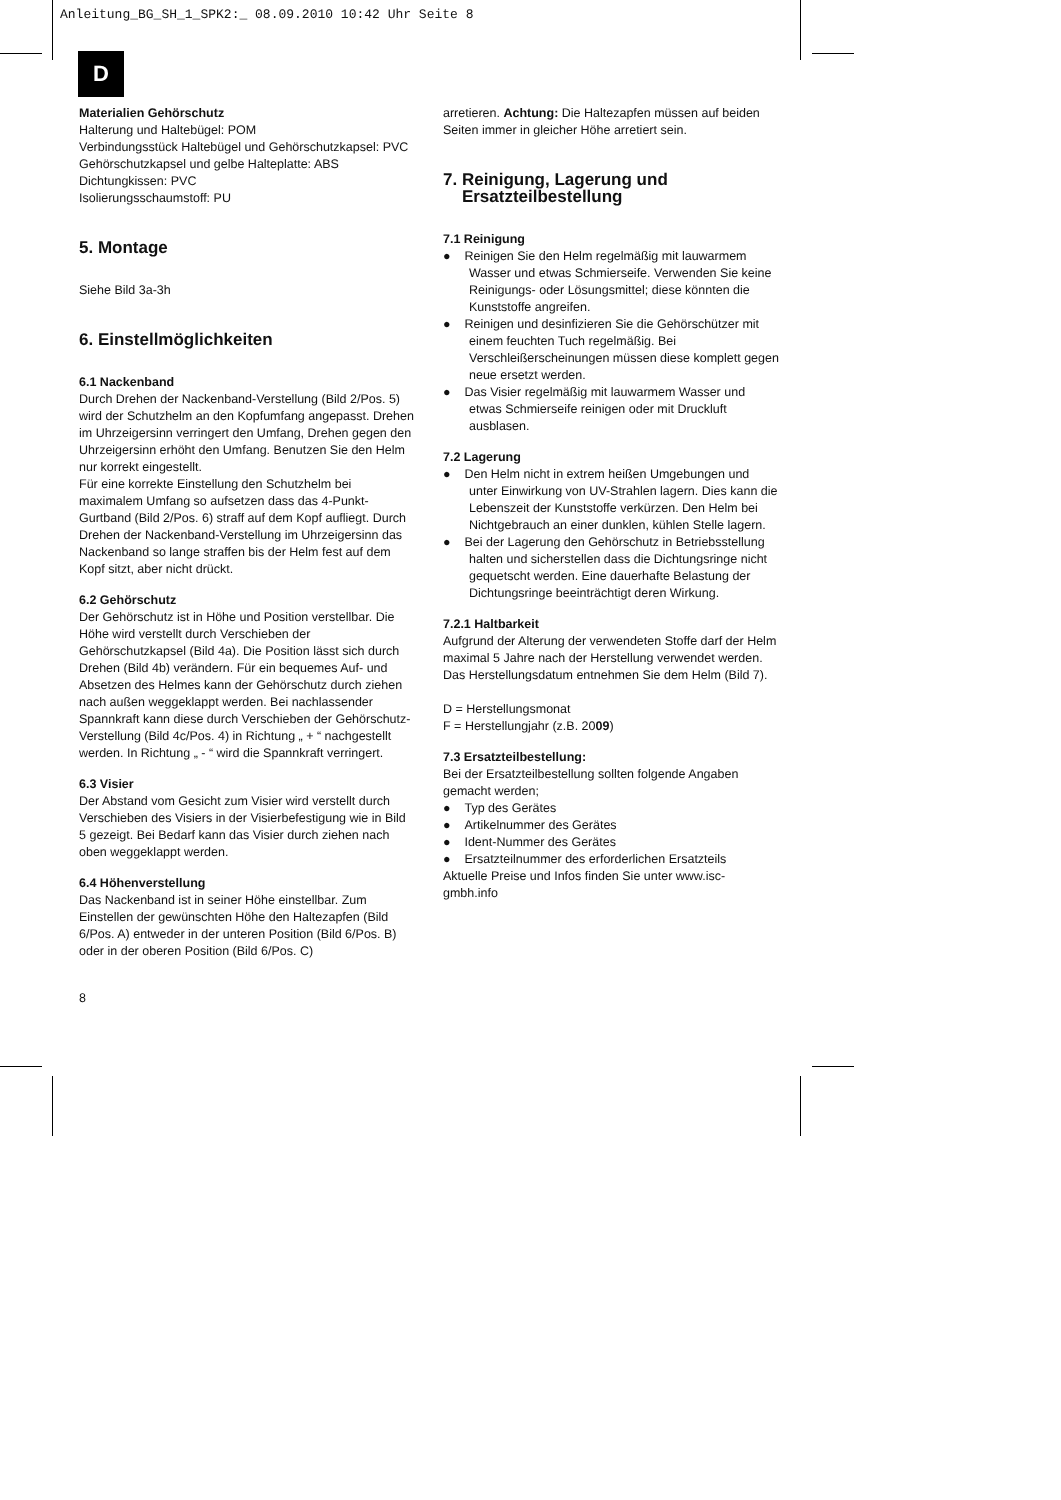Anleitung_BG_SH_1_SPK2:_ 08.09.2010 10:42 Uhr Seite 8
D
Materialien Gehörschutz
Halterung und Haltebügel: POM
Verbindungsstück Haltebügel und Gehörschutzkapsel: PVC
Gehörschutzkapsel und gelbe Halteplatte: ABS
Dichtungkissen: PVC
Isolierungsschaumstoff: PU
5. Montage
Siehe Bild 3a-3h
6. Einstellmöglichkeiten
6.1 Nackenband
Durch Drehen der Nackenband-Verstellung (Bild 2/Pos. 5) wird der Schutzhelm an den Kopfumfang angepasst. Drehen im Uhrzeigersinn verringert den Umfang, Drehen gegen den Uhrzeigersinn erhöht den Umfang. Benutzen Sie den Helm nur korrekt eingestellt.
Für eine korrekte Einstellung den Schutzhelm bei maximalem Umfang so aufsetzen dass das 4-Punkt-Gurtband (Bild 2/Pos. 6) straff auf dem Kopf aufliegt. Durch Drehen der Nackenband-Verstellung im Uhrzeigersinn das Nackenband so lange straffen bis der Helm fest auf dem Kopf sitzt, aber nicht drückt.
6.2 Gehörschutz
Der Gehörschutz ist in Höhe und Position verstellbar. Die Höhe wird verstellt durch Verschieben der Gehörschutzkapsel (Bild 4a). Die Position lässt sich durch Drehen (Bild 4b) verändern. Für ein bequemes Auf- und Absetzen des Helmes kann der Gehörschutz durch ziehen nach außen weggeklappt werden. Bei nachlassender Spannkraft kann diese durch Verschieben der Gehörschutz-Verstellung (Bild 4c/Pos. 4) in Richtung „ + “ nachgestellt werden. In Richtung „ - “ wird die Spannkraft verringert.
6.3 Visier
Der Abstand vom Gesicht zum Visier wird verstellt durch Verschieben des Visiers in der Visierbefestigung wie in Bild 5 gezeigt. Bei Bedarf kann das Visier durch ziehen nach oben weggeklappt werden.
6.4 Höhenverstellung
Das Nackenband ist in seiner Höhe einstellbar. Zum Einstellen der gewünschten Höhe den Haltezapfen (Bild 6/Pos. A) entweder in der unteren Position (Bild 6/Pos. B) oder in der oberen Position (Bild 6/Pos. C)
arretieren. Achtung: Die Haltezapfen müssen auf beiden Seiten immer in gleicher Höhe arretiert sein.
7. Reinigung, Lagerung und
Ersatzteilbestellung
7.1 Reinigung
● Reinigen Sie den Helm regelmäßig mit lauwarmem Wasser und etwas Schmierseife. Verwenden Sie keine Reinigungs- oder Lösungsmittel; diese könnten die Kunststoffe angreifen.
● Reinigen und desinfizieren Sie die Gehörschützer mit einem feuchten Tuch regelmäßig. Bei Verschleißerscheinungen müssen diese komplett gegen neue ersetzt werden.
● Das Visier regelmäßig mit lauwarmem Wasser und etwas Schmierseife reinigen oder mit Druckluft ausblasen.
7.2 Lagerung
● Den Helm nicht in extrem heißen Umgebungen und unter Einwirkung von UV-Strahlen lagern. Dies kann die Lebenszeit der Kunststoffe verkürzen. Den Helm bei Nichtgebrauch an einer dunklen, kühlen Stelle lagern.
● Bei der Lagerung den Gehörschutz in Betriebsstellung halten und sicherstellen dass die Dichtungsringe nicht gequetscht werden. Eine dauerhafte Belastung der Dichtungsringe beeinträchtigt deren Wirkung.
7.2.1 Haltbarkeit
Aufgrund der Alterung der verwendeten Stoffe darf der Helm maximal 5 Jahre nach der Herstellung verwendet werden. Das Herstellungsdatum entnehmen Sie dem Helm (Bild 7).
D = Herstellungsmonat
F = Herstellungjahr (z.B. 2009)
7.3 Ersatzteilbestellung:
Bei der Ersatzteilbestellung sollten folgende Angaben gemacht werden;
● Typ des Gerätes
● Artikelnummer des Gerätes
● Ident-Nummer des Gerätes
● Ersatzteilnummer des erforderlichen Ersatzteils
Aktuelle Preise und Infos finden Sie unter www.isc-gmbh.info
8